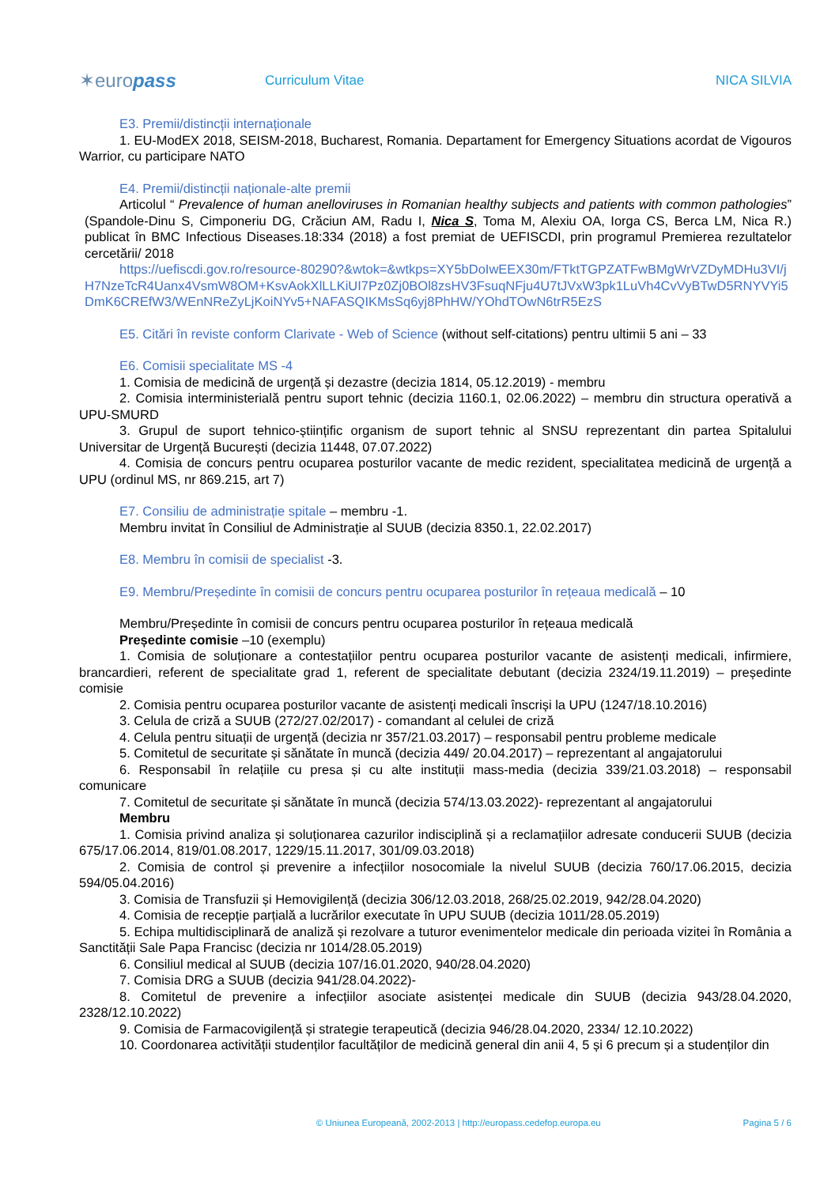✶euro pass
Curriculum Vitae NICA SILVIA
E3. Premii/distincții internaționale
1. EU-ModEX 2018, SEISM-2018, Bucharest, Romania. Departament for Emergency Situations acordat de Vigouros Warrior, cu participare NATO
E4. Premii/distincții naționale-alte premii
Articolul “ Prevalence of human anelloviruses in Romanian healthy subjects and patients with common pathologies” (Spandole-Dinu S, Cimponeriu DG, Crăciun AM, Radu I, Nica S, Toma M, Alexiu OA, Iorga CS, Berca LM, Nica R.) publicat în BMC Infectious Diseases.18:334 (2018) a fost premiat de UEFISCDI, prin programul Premierea rezultatelor cercetării/ 2018
https://uefiscdi.gov.ro/resource-80290?&wtok=&wtkps=XY5bDoIwEEX30m/FTktTGPZATFwBMgWrVZDyMDHu3VI/jH7NzeTcR4Uanx4VsmW8OM+KsvAokXlLLKiUI7Pz0Zj0BOl8zsHV3FsuqNFju4U7tJVxW3pk1LuVh4CvVyBTwD5RNYVYi5DmK6CREfW3/WEnNReZyLjKoiNYv5+NAFASQIKMsSq6yj8PhHW/YOhdTOwN6trR5EzS
E5. Citări în reviste conform Clarivate - Web of Science (without self-citations) pentru ultimii 5 ani – 33
E6. Comisii specialitate MS -4
1. Comisia de medicină de urgență și dezastre (decizia 1814, 05.12.2019) - membru
2. Comisia interministerială pentru suport tehnic (decizia 1160.1, 02.06.2022) – membru din structura operativă a UPU-SMURD
3. Grupul de suport tehnico-științific organism de suport tehnic al SNSU reprezentant din partea Spitalului Universitar de Urgență București (decizia 11448, 07.07.2022)
4. Comisia de concurs pentru ocuparea posturilor vacante de medic rezident, specialitatea medicină de urgență a UPU (ordinul MS, nr 869.215, art 7)
E7. Consiliu de administrație spitale – membru -1.
Membru invitat în Consiliul de Administrație al SUUB (decizia 8350.1, 22.02.2017)
E8. Membru în comisii de specialist -3.
E9. Membru/Președinte în comisii de concurs pentru ocuparea posturilor în rețeaua medicală – 10
Membru/Președinte în comisii de concurs pentru ocuparea posturilor în rețeaua medicală
Președinte comisie –10 (exemplu)
1. Comisia de soluționare a contestațiilor pentru ocuparea posturilor vacante de asistenți medicali, infirmiere, brancardieri, referent de specialitate grad 1, referent de specialitate debutant (decizia 2324/19.11.2019) – președinte comisie
2. Comisia pentru ocuparea posturilor vacante de asistenți medicali înscriși la UPU (1247/18.10.2016)
3. Celula de criză a SUUB (272/27.02/2017) - comandant al celulei de criză
4. Celula pentru situații de urgență (decizia nr 357/21.03.2017) – responsabil pentru probleme medicale
5. Comitetul de securitate și sănătate în muncă (decizia 449/ 20.04.2017) – reprezentant al angajatorului
6. Responsabil în relațiile cu presa și cu alte instituții mass-media (decizia 339/21.03.2018) – responsabil comunicare
7. Comitetul de securitate și sănătate în muncă (decizia 574/13.03.2022)- reprezentant al angajatorului
Membru
1. Comisia privind analiza și soluționarea cazurilor indisciplină și a reclamațiilor adresate conducerii SUUB (decizia 675/17.06.2014, 819/01.08.2017, 1229/15.11.2017, 301/09.03.2018)
2. Comisia de control și prevenire a infecțiilor nosocomiale la nivelul SUUB (decizia 760/17.06.2015, decizia 594/05.04.2016)
3. Comisia de Transfuzii și Hemovigilență (decizia 306/12.03.2018, 268/25.02.2019, 942/28.04.2020)
4. Comisia de recepție parțială a lucrărilor executate în UPU SUUB (decizia 1011/28.05.2019)
5. Echipa multidisciplinară de analiză și rezolvare a tuturor evenimentelor medicale din perioada vizitei în România a Sanctității Sale Papa Francisc (decizia nr 1014/28.05.2019)
6. Consiliul medical al SUUB (decizia 107/16.01.2020, 940/28.04.2020)
7. Comisia DRG a SUUB (decizia 941/28.04.2022)-
8. Comitetul de prevenire a infecțiilor asociate asistenței medicale din SUUB (decizia 943/28.04.2020, 2328/12.10.2022)
9. Comisia de Farmacovigilență și strategie terapeutică (decizia 946/28.04.2020, 2334/ 12.10.2022)
10. Coordonarea activității studenților facultăților de medicină general din anii 4, 5 și 6 precum și a studenților din
© Uniunea Europeană, 2002-2013 | http://europass.cedefop.europa.eu
Pagina 5 / 6